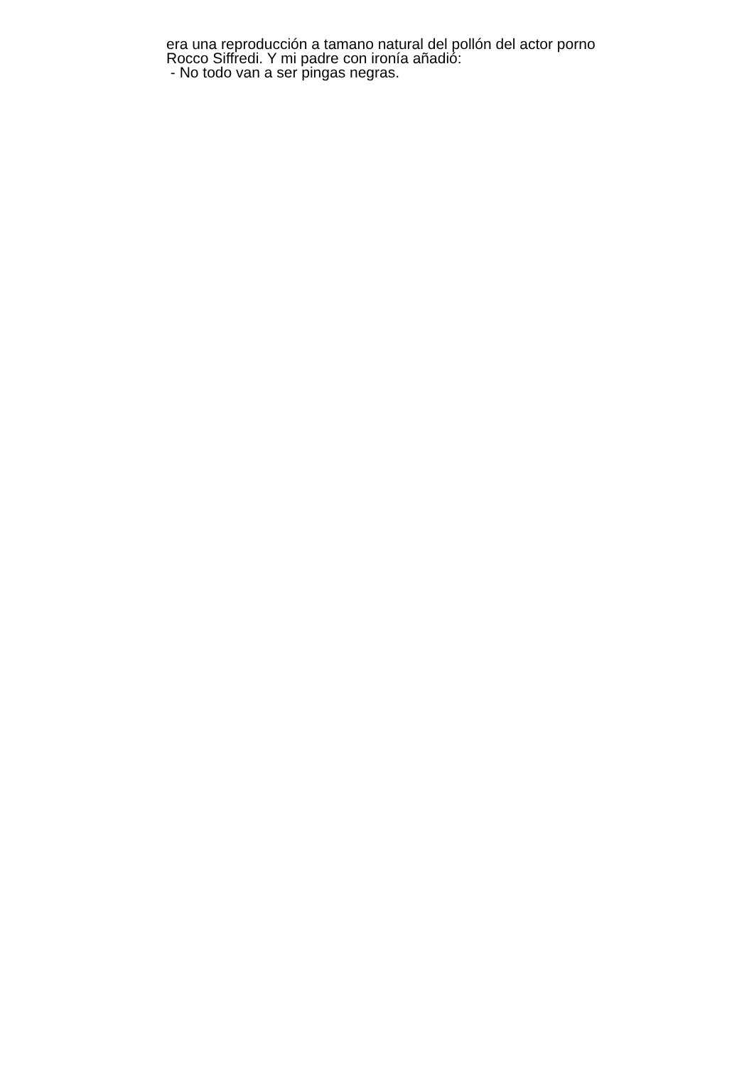era una reproducción a tamano natural del pollón del actor porno
Rocco Siffredi. Y mi padre con ironía añadió:
- No todo van a ser pingas negras.